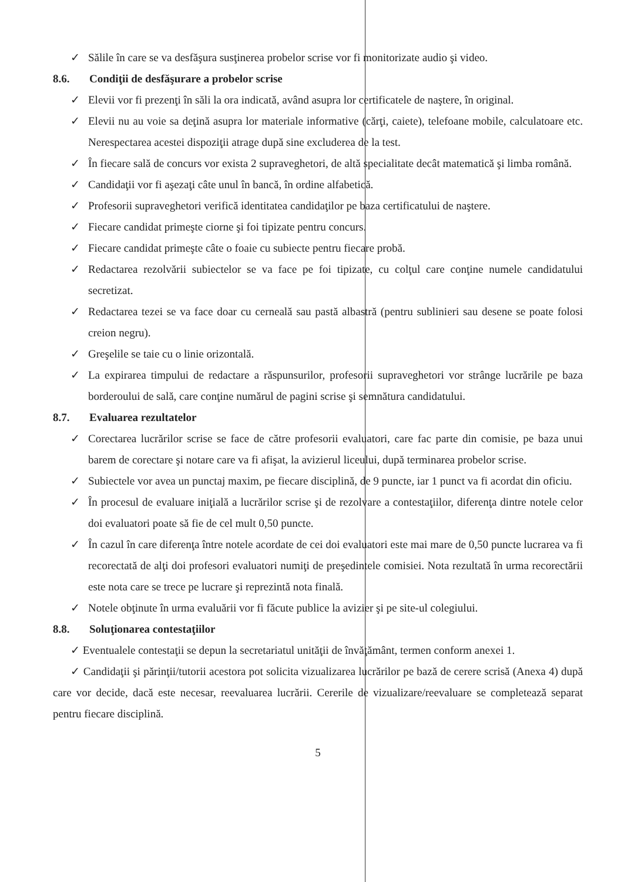✓ Sălile în care se va desfăşura susţinerea probelor scrise vor fi monitorizate audio şi video.
8.6. Condiţii de desfăşurare a probelor scrise
✓ Elevii vor fi prezenţi în săli la ora indicată, având asupra lor certificatele de naştere, în original.
✓ Elevii nu au voie sa deţină asupra lor materiale informative (cărţi, caiete), telefoane mobile, calculatoare etc. Nerespectarea acestei dispoziţii atrage după sine excluderea de la test.
✓ În fiecare sală de concurs vor exista 2 supraveghetori, de altă specialitate decât matematică şi limba română.
✓ Candidaţii vor fi aşezaţi câte unul în bancă, în ordine alfabetică.
✓ Profesorii supraveghetori verifică identitatea candidaţilor pe baza certificatului de naştere.
✓ Fiecare candidat primeşte ciorne şi foi tipizate pentru concurs.
✓ Fiecare candidat primeşte câte o foaie cu subiecte pentru fiecare probă.
✓ Redactarea rezolvării subiectelor se va face pe foi tipizate, cu colţul care conţine numele candidatului secretizat.
✓ Redactarea tezei se va face doar cu cerneală sau pastă albastră (pentru sublinieri sau desene se poate folosi creion negru).
✓ Greşelile se taie cu o linie orizontală.
✓ La expirarea timpului de redactare a răspunsurilor, profesorii supraveghetori vor strânge lucrările pe baza borderoului de sală, care conţine numărul de pagini scrise şi semnătura candidatului.
8.7. Evaluarea rezultatelor
✓ Corectarea lucrărilor scrise se face de către profesorii evaluatori, care fac parte din comisie, pe baza unui barem de corectare şi notare care va fi afişat, la avizierul liceului, după terminarea probelor scrise.
✓ Subiectele vor avea un punctaj maxim, pe fiecare disciplină, de 9 puncte, iar 1 punct va fi acordat din oficiu.
✓ În procesul de evaluare iniţială a lucrărilor scrise şi de rezolvare a contestaţiilor, diferenţa dintre notele celor doi evaluatori poate să fie de cel mult 0,50 puncte.
✓ În cazul în care diferenţa între notele acordate de cei doi evaluatori este mai mare de 0,50 puncte lucrarea va fi recorectată de alţi doi profesori evaluatori numiţi de preşedintele comisiei. Nota rezultată în urma recorectării este nota care se trece pe lucrare şi reprezintă nota finală.
✓ Notele obţinute în urma evaluării vor fi făcute publice la avizier şi pe site-ul colegiului.
8.8. Soluţionarea contestaţiilor
✓ Eventualele contestaţii se depun la secretariatul unităţii de învăţământ, termen conform anexei 1.
✓ Candidaţii şi părinţii/tutorii acestora pot solicita vizualizarea lucrărilor pe bază de cerere scrisă (Anexa 4) după care vor decide, dacă este necesar, reevaluarea lucrării. Cererile de vizualizare/reevaluare se completează separat pentru fiecare disciplină.
5